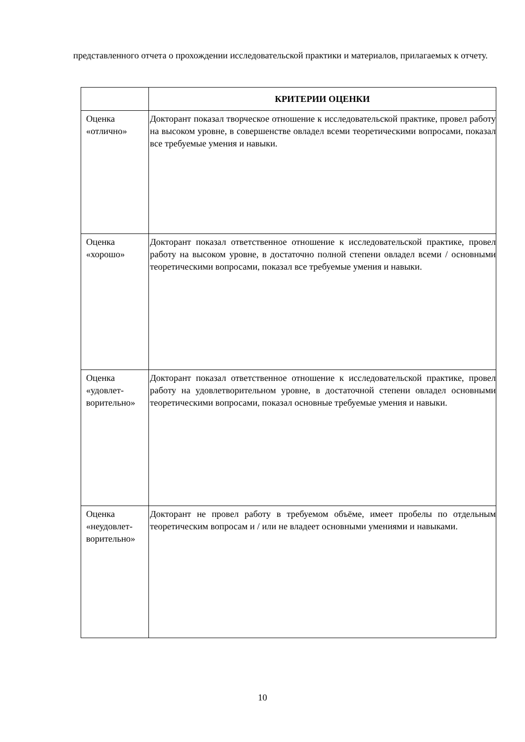представленного отчета о прохождении исследовательской практики и материалов, прилагаемых к отчету.
| | КРИТЕРИИ ОЦЕНКИ |
| --- | --- |
| Оценка «отлично» | Докторант показал творческое отношение к исследовательской практике, провел работу на высоком уровне, в совершенстве овладел всеми теоретическими вопросами, показал все требуемые умения и навыки. |
| Оценка «хорошо» | Докторант показал ответственное отношение к исследовательской практике, провел работу на высоком уровне, в достаточно полной степени овладел всеми / основными теоретическими вопросами, показал все требуемые умения и навыки. |
| Оценка «удовлет-ворительно» | Докторант показал ответственное отношение к исследовательской практике, провел работу на удовлетворительном уровне, в достаточной степени овладел основными теоретическими вопросами, показал основные требуемые умения и навыки. |
| Оценка «неудовлет-ворительно» | Докторант не провел работу в требуемом объёме, имеет пробелы по отдельным теоретическим вопросам и / или не владеет основными умениями и навыками. |
10